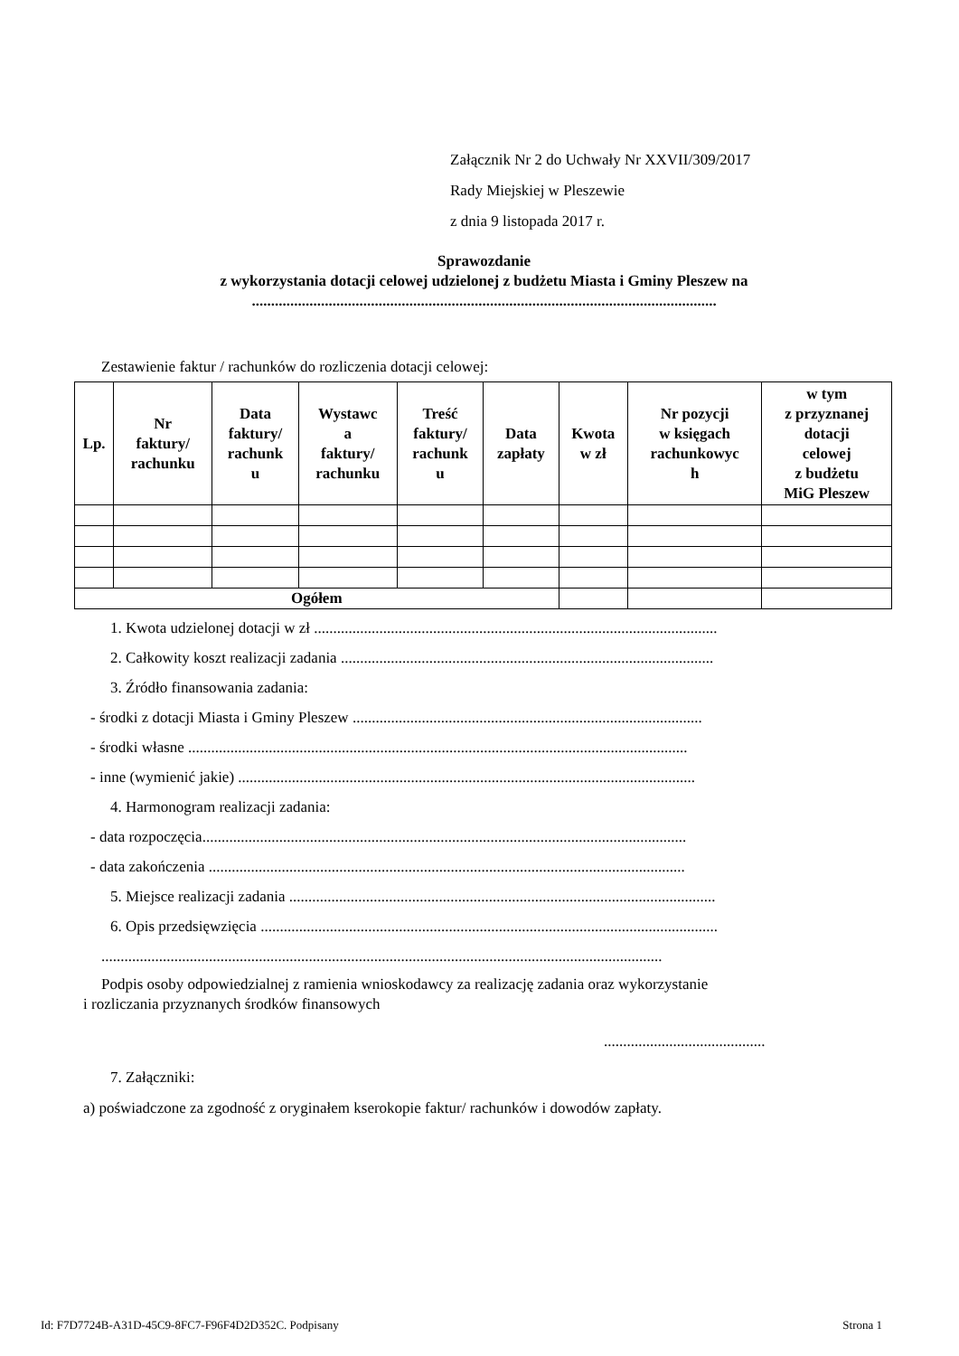Załącznik Nr 2 do Uchwały Nr XXVII/309/2017
Rady Miejskiej w Pleszewie
z dnia 9 listopada 2017 r.
Sprawozdanie
z wykorzystania dotacji celowej udzielonej z budżetu Miasta i Gminy Pleszew na
.........................................................................................................................
Zestawienie faktur / rachunków do rozliczenia dotacji celowej:
| Lp. | Nr faktury/ rachunku | Data faktury/ rachunk u | Wystawc a faktury/ rachunku | Treść faktury/ rachunk u | Data zapłaty | Kwota w zł | Nr pozycji w księgach rachunkowyc h | w tym z przyznanej dotacji celowej z budżetu MiG Pleszew |
| --- | --- | --- | --- | --- | --- | --- | --- | --- |
| Ogółem | | | | | | | | |
1. Kwota udzielonej dotacji w zł .........................................................................................................
2. Całkowity koszt realizacji zadania .................................................................................................
3. Źródło finansowania zadania:
- środki z dotacji Miasta i Gminy Pleszew ...........................................................................................
- środki własne ..................................................................................................................................
- inne (wymienić jakie) .......................................................................................................................
4. Harmonogram realizacji zadania:
- data rozpoczęcia..............................................................................................................................
- data zakończenia ............................................................................................................................
5. Miejsce realizacji zadania ...............................................................................................................
6. Opis przedsięwzięcia .......................................................................................................................
..................................................................................................................................................
Podpis osoby odpowiedzialnej z ramienia wnioskodawcy za realizację zadania oraz wykorzystanie
i rozliczania przyznanych środków finansowych
..........................................
7. Załączniki:
a) poświadczone za zgodność z oryginałem kserokopie faktur/ rachunków i dowodów zapłaty.
Id: F7D7724B-A31D-45C9-8FC7-F96F4D2D352C. Podpisany Strona 1